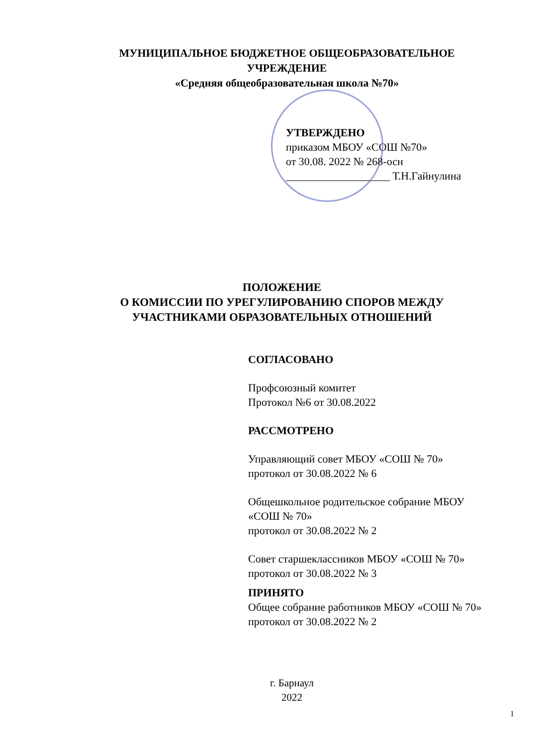МУНИЦИПАЛЬНОЕ БЮДЖЕТНОЕ ОБЩЕОБРАЗОВАТЕЛЬНОЕ
УЧРЕЖДЕНИЕ
«Средняя общеобразовательная школа №70»
УТВЕРЖДЕНО
приказом МБОУ «СОШ №70»
от 30.08. 2022 № 268-осн
___________________ Т.Н.Гайнулина
ПОЛОЖЕНИЕ
О КОМИССИИ ПО УРЕГУЛИРОВАНИЮ СПОРОВ МЕЖДУ
УЧАСТНИКАМИ ОБРАЗОВАТЕЛЬНЫХ ОТНОШЕНИЙ
СОГЛАСОВАНО
Профсоюзный комитет
Протокол №6 от 30.08.2022
РАССМОТРЕНО
Управляющий совет МБОУ «СОШ № 70»
протокол от 30.08.2022 № 6
Общешкольное родительское собрание МБОУ
«СОШ № 70»
протокол от 30.08.2022 № 2
Совет старшеклассников МБОУ «СОШ № 70»
протокол от 30.08.2022 № 3
ПРИНЯТО
Общее собрание работников МБОУ «СОШ № 70»
протокол от 30.08.2022 № 2
г. Барнаул
2022
1